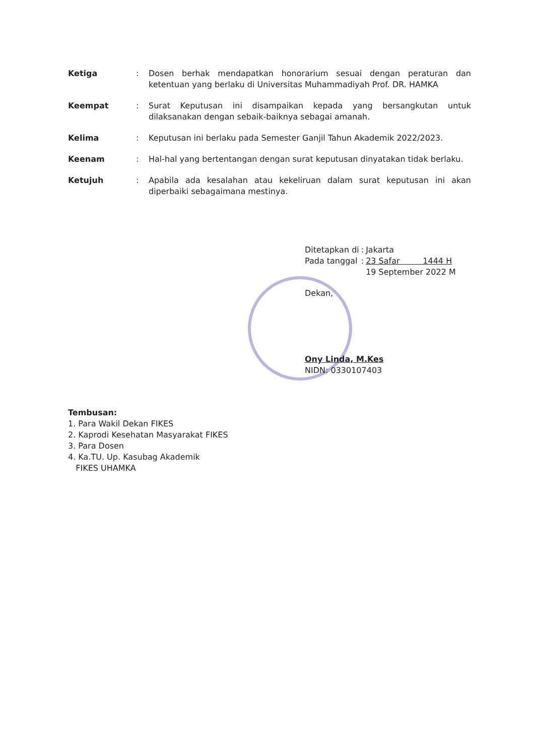Ketiga : Dosen berhak mendapatkan honorarium sesuai dengan peraturan dan ketentuan yang berlaku di Universitas Muhammadiyah Prof. DR. HAMKA
Keempat : Surat Keputusan ini disampaikan kepada yang bersangkutan untuk dilaksanakan dengan sebaik-baiknya sebagai amanah.
Kelima : Keputusan ini berlaku pada Semester Ganjil Tahun Akademik 2022/2023.
Keenam : Hal-hal yang bertentangan dengan surat keputusan dinyatakan tidak berlaku.
Ketujuh : Apabila ada kesalahan atau kekeliruan dalam surat keputusan ini akan diperbaiki sebagaimana mestinya.
| Ditetapkan di | : | Jakarta |
| Pada tanggal | : | 23 Safar 1444 H |
| | | 19 September 2022 M |
Dekan,
Ony Linda, M.Kes
NIDN: 0330107403
Tembusan:
1. Para Wakil Dekan FIKES
2. Kaprodi Kesehatan Masyarakat FIKES
3. Para Dosen
4. Ka.TU. Up. Kasubag Akademik
FIKES UHAMKA